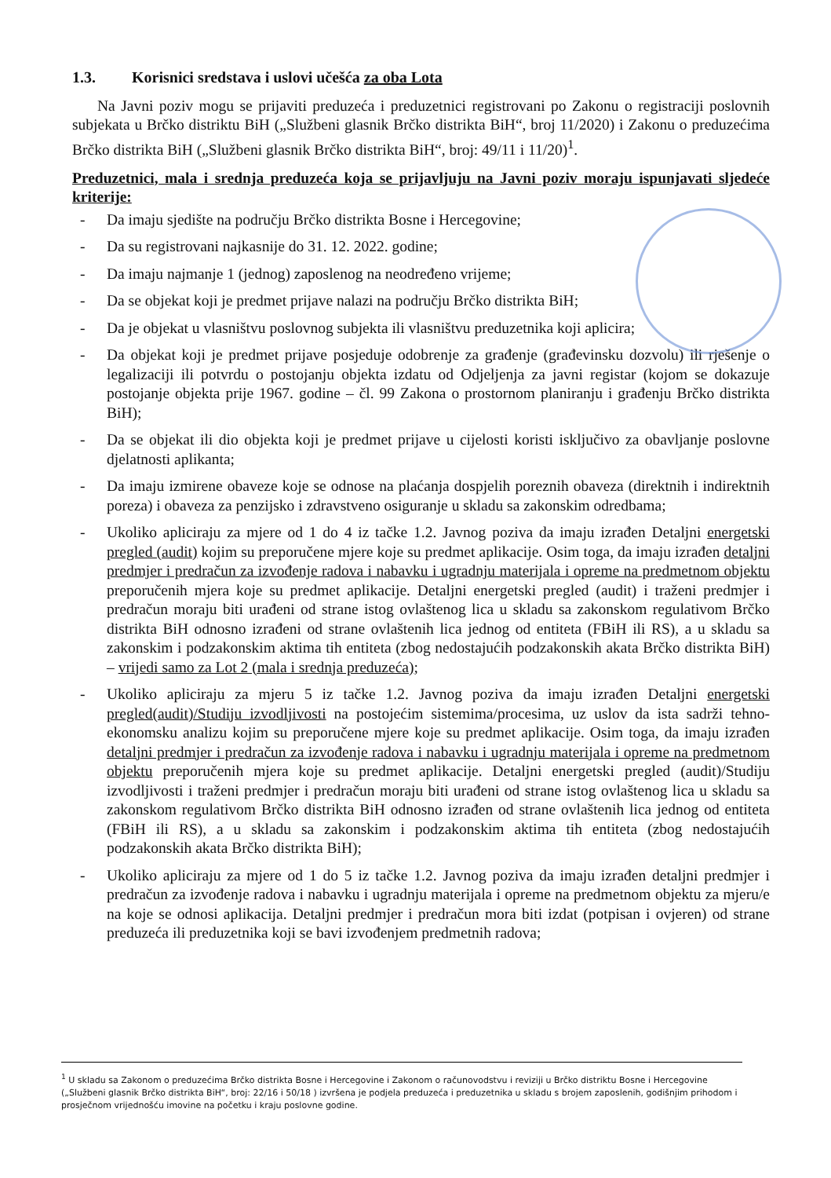1.3. Korisnici sredstava i uslovi učešća za oba Lota
Na Javni poziv mogu se prijaviti preduzeća i preduzetnici registrovani po Zakonu o registraciji poslovnih subjekata u Brčko distriktu BiH („Službeni glasnik Brčko distrikta BiH“, broj 11/2020) i Zakonu o preduzećima Brčko distrikta BiH („Službeni glasnik Brčko distrikta BiH“, broj: 49/11 i 11/20)<sup>1</sup>.
Preduzetnici, mala i srednja preduzeća koja se prijavljuju na Javni poziv moraju ispunjavati sljedeće kriterije:
- Da imaju sjedište na području Brčko distrikta Bosne i Hercegovine;
- Da su registrovani najkasnije do 31. 12. 2022. godine;
- Da imaju najmanje 1 (jednog) zaposlenog na neodređeno vrijeme;
- Da se objekat koji je predmet prijave nalazi na području Brčko distrikta BiH;
- Da je objekat u vlasništvu poslovnog subjekta ili vlasništvu preduzetnika koji aplicira;
- Da objekat koji je predmet prijave posjeduje odobrenje za građenje (građevinsku dozvolu) ili rješenje o legalizaciji ili potvrdu o postojanju objekta izdatu od Odjeljenja za javni registar (kojom se dokazuje postojanje objekta prije 1967. godine – čl. 99 Zakona o prostornom planiranju i građenju Brčko distrikta BiH);
- Da se objekat ili dio objekta koji je predmet prijave u cijelosti koristi isključivo za obavljanje poslovne djelatnosti aplikanta;
- Da imaju izmirene obaveze koje se odnose na plaćanja dospjelih poreznih obaveza (direktnih i indirektnih poreza) i obaveza za penzijsko i zdravstveno osiguranje u skladu sa zakonskim odredbama;
- Ukoliko apliciraju za mjere od 1 do 4 iz tačke 1.2. Javnog poziva da imaju izrađen Detaljni energetski pregled (audit) kojim su preporučene mjere koje su predmet aplikacije. Osim toga, da imaju izrađen detaljni predmjer i predračun za izvođenje radova i nabavku i ugradnju materijala i opreme na predmetnom objektu preporučenih mjera koje su predmet aplikacije. Detaljni energetski pregled (audit) i traženi predmjer i predračun moraju biti urađeni od strane istog ovlaštenog lica u skladu sa zakonskom regulativom Brčko distrikta BiH odnosno izrađeni od strane ovlaštenih lica jednog od entiteta (FBiH ili RS), a u skladu sa zakonskim i podzakonskim aktima tih entiteta (zbog nedostajućih podzakonskih akata Brčko distrikta BiH) – vrijedi samo za Lot 2 (mala i srednja preduzeća);
- Ukoliko apliciraju za mjeru 5 iz tačke 1.2. Javnog poziva da imaju izrađen Detaljni energetski pregled(audit)/Studiju izvodljivosti na postojećim sistemima/procesima, uz uslov da ista sadrži tehno-ekonomsku analizu kojim su preporučene mjere koje su predmet aplikacije. Osim toga, da imaju izrađen detaljni predmjer i predračun za izvođenje radova i nabavku i ugradnju materijala i opreme na predmetnom objektu preporučenih mjera koje su predmet aplikacije. Detaljni energetski pregled (audit)/Studiju izvodljivosti i traženi predmjer i predračun moraju biti urađeni od strane istog ovlaštenog lica u skladu sa zakonskom regulativom Brčko distrikta BiH odnosno izrađen od strane ovlaštenih lica jednog od entiteta (FBiH ili RS), a u skladu sa zakonskim i podzakonskim aktima tih entiteta (zbog nedostajućih podzakonskih akata Brčko distrikta BiH);
- Ukoliko apliciraju za mjere od 1 do 5 iz tačke 1.2. Javnog poziva da imaju izrađen detaljni predmjer i predračun za izvođenje radova i nabavku i ugradnju materijala i opreme na predmetnom objektu za mjeru/e na koje se odnosi aplikacija. Detaljni predmjer i predračun mora biti izdat (potpisan i ovjeren) od strane preduzeća ili preduzetnika koji se bavi izvođenjem predmetnih radova;
<sup>1</sup> U skladu sa Zakonom o preduzećima Brčko distrikta Bosne i Hercegovine i Zakonom o računovodstvu i reviziji u Brčko distriktu Bosne i Hercegovine („Službeni glasnik Brčko distrikta BiH“, broj: 22/16 i 50/18 ) izvršena je podjela preduzeća i preduzetnika u skladu s brojem zaposlenih, godišnjim prihodom i prosječnom vrijednošću imovine na početku i kraju poslovne godine.